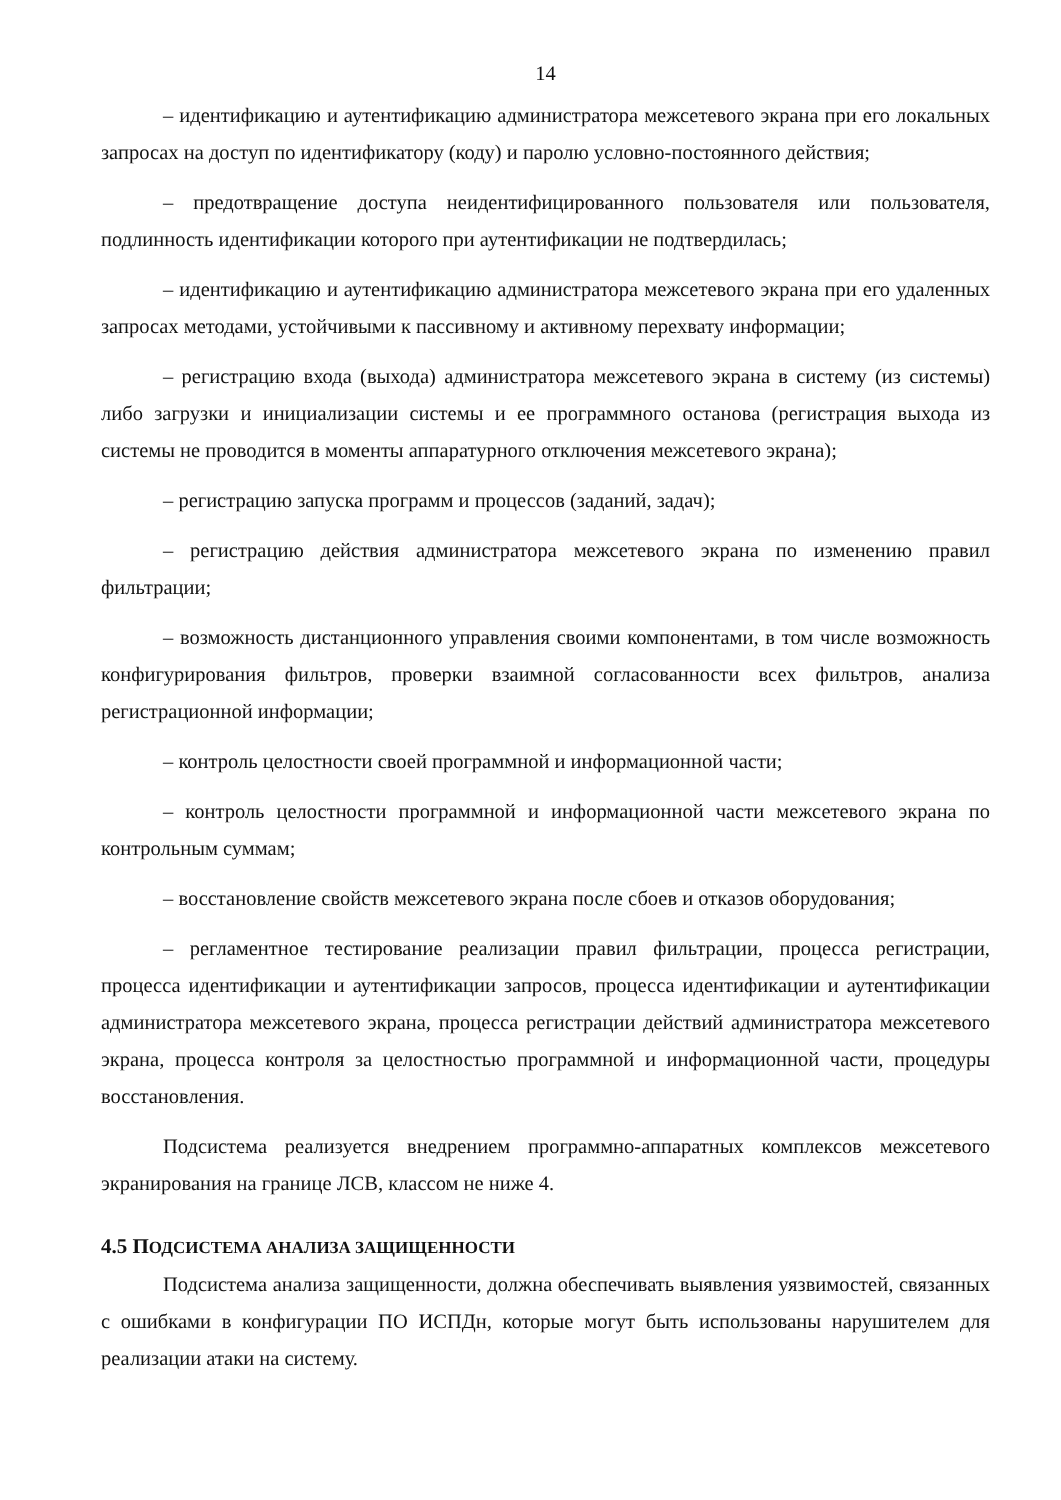14
– идентификацию и аутентификацию администратора межсетевого экрана при его локальных запросах на доступ по идентификатору (коду) и паролю условно-постоянного действия;
– предотвращение доступа неидентифицированного пользователя или пользователя, подлинность идентификации которого при аутентификации не подтвердилась;
– идентификацию и аутентификацию администратора межсетевого экрана при его удаленных запросах методами, устойчивыми к пассивному и активному перехвату информации;
– регистрацию входа (выхода) администратора межсетевого экрана в систему (из системы) либо загрузки и инициализации системы и ее программного останова (регистрация выхода из системы не проводится в моменты аппаратурного отключения межсетевого экрана);
– регистрацию запуска программ и процессов (заданий, задач);
– регистрацию действия администратора межсетевого экрана по изменению правил фильтрации;
– возможность дистанционного управления своими компонентами, в том числе возможность конфигурирования фильтров, проверки взаимной согласованности всех фильтров, анализа регистрационной информации;
– контроль целостности своей программной и информационной части;
– контроль целостности программной и информационной части межсетевого экрана по контрольным суммам;
– восстановление свойств межсетевого экрана после сбоев и отказов оборудования;
– регламентное тестирование реализации правил фильтрации, процесса регистрации, процесса идентификации и аутентификации запросов, процесса идентификации и аутентификации администратора межсетевого экрана, процесса регистрации действий администратора межсетевого экрана, процесса контроля за целостностью программной и информационной части, процедуры восстановления.
Подсистема реализуется внедрением программно-аппаратных комплексов межсетевого экранирования на границе ЛСВ, классом не ниже 4.
4.5 ПОДСИСТЕМА АНАЛИЗА ЗАЩИЩЕННОСТИ
Подсистема анализа защищенности, должна обеспечивать выявления уязвимостей, связанных с ошибками в конфигурации ПО ИСПДн, которые могут быть использованы нарушителем для реализации атаки на систему.